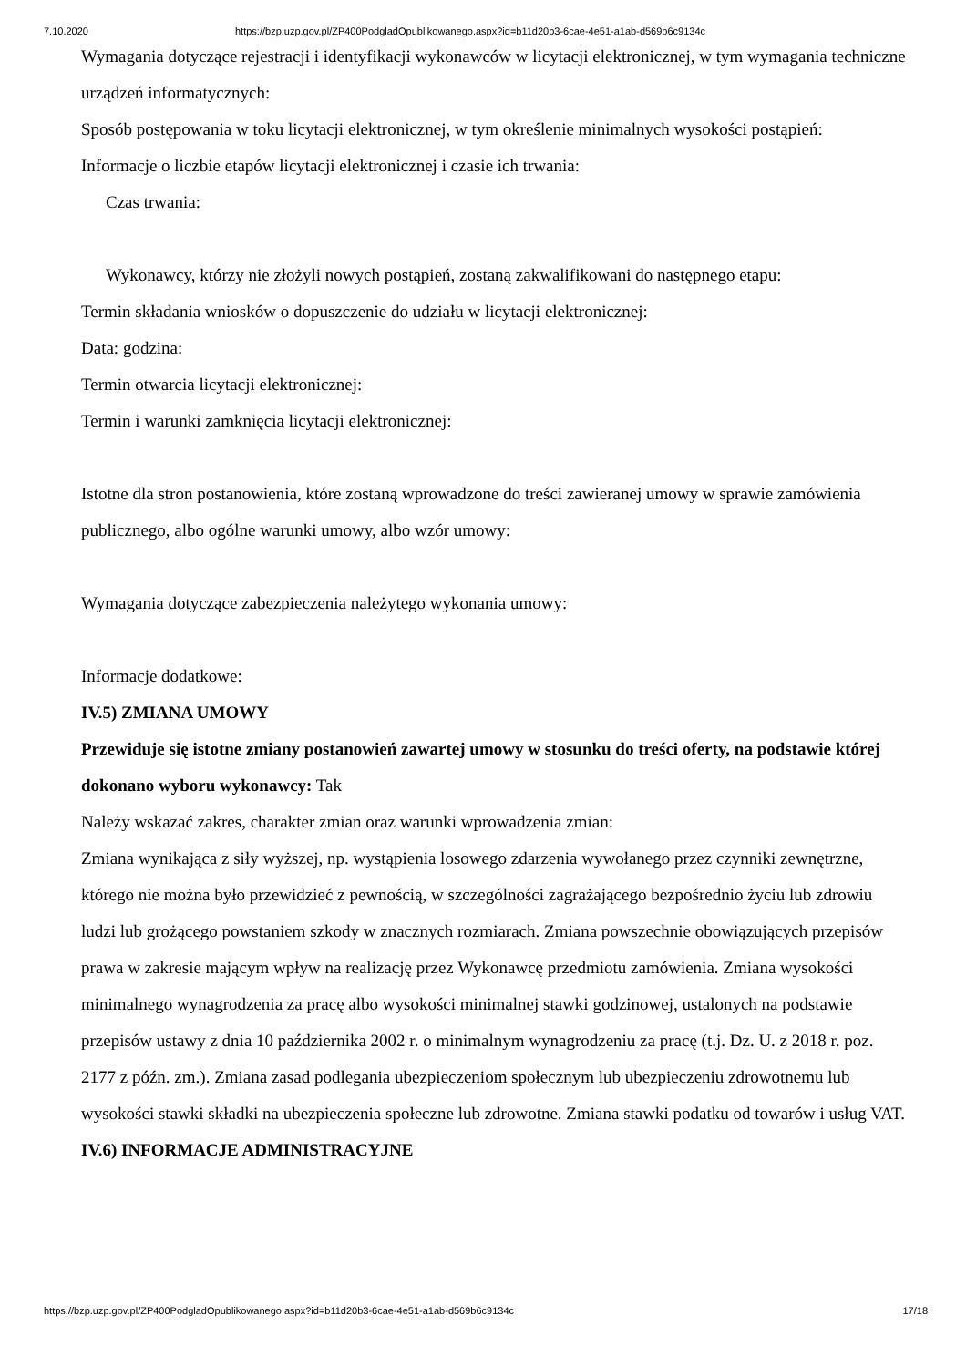7.10.2020 https://bzp.uzp.gov.pl/ZP400PodgladOpublikowanego.aspx?id=b11d20b3-6cae-4e51-a1ab-d569b6c9134c
Wymagania dotyczące rejestracji i identyfikacji wykonawców w licytacji elektronicznej, w tym wymagania techniczne urządzeń informatycznych:
Sposób postępowania w toku licytacji elektronicznej, w tym określenie minimalnych wysokości postąpień:
Informacje o liczbie etapów licytacji elektronicznej i czasie ich trwania:
Czas trwania:
Wykonawcy, którzy nie złożyli nowych postąpień, zostaną zakwalifikowani do następnego etapu:
Termin składania wniosków o dopuszczenie do udziału w licytacji elektronicznej:
Data: godzina:
Termin otwarcia licytacji elektronicznej:
Termin i warunki zamknięcia licytacji elektronicznej:
Istotne dla stron postanowienia, które zostaną wprowadzone do treści zawieranej umowy w sprawie zamówienia publicznego, albo ogólne warunki umowy, albo wzór umowy:
Wymagania dotyczące zabezpieczenia należytego wykonania umowy:
Informacje dodatkowe:
IV.5) ZMIANA UMOWY
Przewiduje się istotne zmiany postanowień zawartej umowy w stosunku do treści oferty, na podstawie której dokonano wyboru wykonawcy: Tak
Należy wskazać zakres, charakter zmian oraz warunki wprowadzenia zmian:
Zmiana wynikająca z siły wyższej, np. wystąpienia losowego zdarzenia wywołanego przez czynniki zewnętrzne, którego nie można było przewidzieć z pewnością, w szczególności zagrażającego bezpośrednio życiu lub zdrowiu ludzi lub grożącego powstaniem szkody w znacznych rozmiarach. Zmiana powszechnie obowiązujących przepisów prawa w zakresie mającym wpływ na realizację przez Wykonawcę przedmiotu zamówienia. Zmiana wysokości minimalnego wynagrodzenia za pracę albo wysokości minimalnej stawki godzinowej, ustalonych na podstawie przepisów ustawy z dnia 10 października 2002 r. o minimalnym wynagrodzeniu za pracę (t.j. Dz. U. z 2018 r. poz. 2177 z późn. zm.). Zmiana zasad podlegania ubezpieczeniom społecznym lub ubezpieczeniu zdrowotnemu lub wysokości stawki składki na ubezpieczenia społeczne lub zdrowotne. Zmiana stawki podatku od towarów i usług VAT.
IV.6) INFORMACJE ADMINISTRACYJNE
https://bzp.uzp.gov.pl/ZP400PodgladOpublikowanego.aspx?id=b11d20b3-6cae-4e51-a1ab-d569b6c9134c 17/18